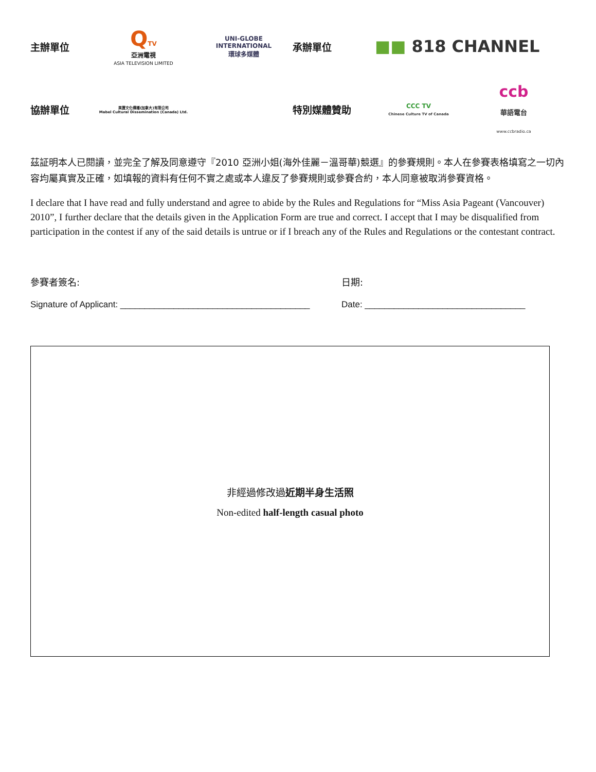主辦單位
QTV
亞洲電視
ASIA TELEVISION LIMITED
UNI-GLOBE
INTERNATIONAL
環球多媒體
承辦單位
■■ 818 CHANNEL
協辦單位
美寶文化傳播(加拿大)有限公司
Mabel Cultural Dissemination (Canada) Ltd.
特別媒體贊助
CCC TV
Chinese Culture TV of Canada
ccb
華語電台
www.ccbradio.ca
茲証明本人已閱讀，並完全了解及同意遵守『2010 亞洲小姐(海外佳麗－溫哥華)競選』的參賽規則。本人在參賽表格填寫之一切內容均屬真實及正確，如填報的資料有任何不實之處或本人違反了參賽規則或參賽合約，本人同意被取消參賽資格。
I declare that I have read and fully understand and agree to abide by the Rules and Regulations for “Miss Asia Pageant (Vancouver) 2010”, I further declare that the details given in the Application Form are true and correct. I accept that I may be disqualified from participation in the contest if any of the said details is untrue or if I breach any of the Rules and Regulations or the contestant contract.
參賽者簽名: 日期:
Signature of Applicant: _______________________________________
Date: _________________________________
非經過修改過近期半身生活照
Non-edited half-length casual photo